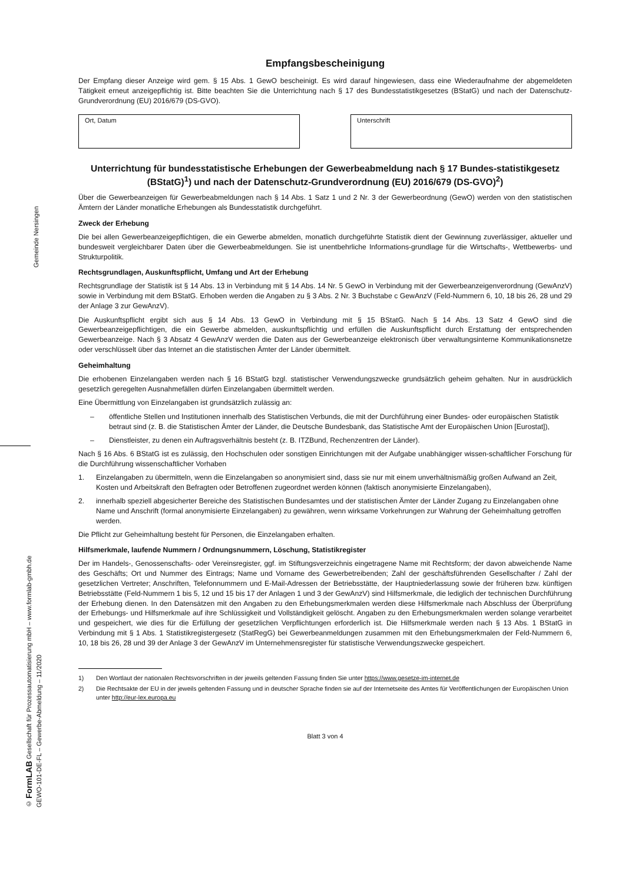Gemeinde Nersingen
© FormLAB Gesellschaft für Prozessautomatisierung mbH – www.formlab-gmbh.de
GEWO-101-DE-FL – Gewerbe-Abmeldung – 11/2020
Empfangsbescheinigung
Der Empfang dieser Anzeige wird gem. § 15 Abs. 1 GewO bescheinigt. Es wird darauf hingewiesen, dass eine Wiederaufnahme der abgemeldeten Tätigkeit erneut anzeigepflichtig ist. Bitte beachten Sie die Unterrichtung nach § 17 des Bundesstatistikgesetzes (BStatG) und nach der Datenschutz-Grundverordnung (EU) 2016/679 (DS-GVO).
Ort, Datum Unterschrift
Unterrichtung für bundesstatistische Erhebungen der Gewerbeabmeldung nach § 17 Bundes-statistikgesetz (BStatG)<sup>1</sup>) und nach der Datenschutz-Grundverordnung (EU) 2016/679 (DS-GVO)<sup>2</sup>)
Über die Gewerbeanzeigen für Gewerbeabmeldungen nach § 14 Abs. 1 Satz 1 und 2 Nr. 3 der Gewerbeordnung (GewO) werden von den statistischen Ämtern der Länder monatliche Erhebungen als Bundesstatistik durchgeführt.
Zweck der Erhebung
Die bei allen Gewerbeanzeigepflichtigen, die ein Gewerbe abmelden, monatlich durchgeführte Statistik dient der Gewinnung zuverlässiger, aktueller und bundesweit vergleichbarer Daten über die Gewerbeabmeldungen. Sie ist unentbehrliche Informations-grundlage für die Wirtschafts-, Wettbewerbs- und Strukturpolitik.
Rechtsgrundlagen, Auskunftspflicht, Umfang und Art der Erhebung
Rechtsgrundlage der Statistik ist § 14 Abs. 13 in Verbindung mit § 14 Abs. 14 Nr. 5 GewO in Verbindung mit der Gewerbeanzeigenverordnung (GewAnzV) sowie in Verbindung mit dem BStatG. Erhoben werden die Angaben zu § 3 Abs. 2 Nr. 3 Buchstabe c GewAnzV (Feld-Nummern 6, 10, 18 bis 26, 28 und 29 der Anlage 3 zur GewAnzV).
Die Auskunftspflicht ergibt sich aus § 14 Abs. 13 GewO in Verbindung mit § 15 BStatG. Nach § 14 Abs. 13 Satz 4 GewO sind die Gewerbeanzeigepflichtigen, die ein Gewerbe abmelden, auskunftspflichtig und erfüllen die Auskunftspflicht durch Erstattung der entsprechenden Gewerbeanzeige. Nach § 3 Absatz 4 GewAnzV werden die Daten aus der Gewerbeanzeige elektronisch über verwaltungsinterne Kommunikationsnetze oder verschlüsselt über das Internet an die statistischen Ämter der Länder übermittelt.
Geheimhaltung
Die erhobenen Einzelangaben werden nach § 16 BStatG bzgl. statistischer Verwendungszwecke grundsätzlich geheim gehalten. Nur in ausdrücklich gesetzlich geregelten Ausnahmefällen dürfen Einzelangaben übermittelt werden.
Eine Übermittlung von Einzelangaben ist grundsätzlich zulässig an:
– öffentliche Stellen und Institutionen innerhalb des Statistischen Verbunds, die mit der Durchführung einer Bundes- oder europäischen Statistik betraut sind (z. B. die Statistischen Ämter der Länder, die Deutsche Bundesbank, das Statistische Amt der Europäischen Union [Eurostat]),
– Dienstleister, zu denen ein Auftragsverhältnis besteht (z. B. ITZBund, Rechenzentren der Länder).
Nach § 16 Abs. 6 BStatG ist es zulässig, den Hochschulen oder sonstigen Einrichtungen mit der Aufgabe unabhängiger wissen-schaftlicher Forschung für die Durchführung wissenschaftlicher Vorhaben
1. Einzelangaben zu übermitteln, wenn die Einzelangaben so anonymisiert sind, dass sie nur mit einem unverhältnismäßig großen Aufwand an Zeit, Kosten und Arbeitskraft den Befragten oder Betroffenen zugeordnet werden können (faktisch anonymisierte Einzelangaben),
2. innerhalb speziell abgesicherter Bereiche des Statistischen Bundesamtes und der statistischen Ämter der Länder Zugang zu Einzelangaben ohne Name und Anschrift (formal anonymisierte Einzelangaben) zu gewähren, wenn wirksame Vorkehrungen zur Wahrung der Geheimhaltung getroffen werden.
Die Pflicht zur Geheimhaltung besteht für Personen, die Einzelangaben erhalten.
Hilfsmerkmale, laufende Nummern / Ordnungsnummern, Löschung, Statistikregister
Der im Handels-, Genossenschafts- oder Vereinsregister, ggf. im Stiftungsverzeichnis eingetragene Name mit Rechtsform; der davon abweichende Name des Geschäfts; Ort und Nummer des Eintrags; Name und Vorname des Gewerbetreibenden; Zahl der geschäftsführenden Gesellschafter / Zahl der gesetzlichen Vertreter; Anschriften, Telefonnummern und E-Mail-Adressen der Betriebsstätte, der Hauptniederlassung sowie der früheren bzw. künftigen Betriebsstätte (Feld-Nummern 1 bis 5, 12 und 15 bis 17 der Anlagen 1 und 3 der GewAnzV) sind Hilfsmerkmale, die lediglich der technischen Durchführung der Erhebung dienen. In den Datensätzen mit den Angaben zu den Erhebungsmerkmalen werden diese Hilfsmerkmale nach Abschluss der Überprüfung der Erhebungs- und Hilfsmerkmale auf ihre Schlüssigkeit und Vollständigkeit gelöscht. Angaben zu den Erhebungsmerkmalen werden solange verarbeitet und gespeichert, wie dies für die Erfüllung der gesetzlichen Verpflichtungen erforderlich ist. Die Hilfsmerkmale werden nach § 13 Abs. 1 BStatG in Verbindung mit § 1 Abs. 1 Statistikregistergesetz (StatRegG) bei Gewerbeanmeldungen zusammen mit den Erhebungsmerkmalen der Feld-Nummern 6, 10, 18 bis 26, 28 und 39 der Anlage 3 der GewAnzV im Unternehmensregister für statistische Verwendungszwecke gespeichert.
1) Den Wortlaut der nationalen Rechtsvorschriften in der jeweils geltenden Fassung finden Sie unter https://www.gesetze-im-internet.de
2) Die Rechtsakte der EU in der jeweils geltenden Fassung und in deutscher Sprache finden sie auf der Internetseite des Amtes für Veröffentlichungen der Europäischen Union unter http://eur-lex.europa.eu
Blatt 3 von 4